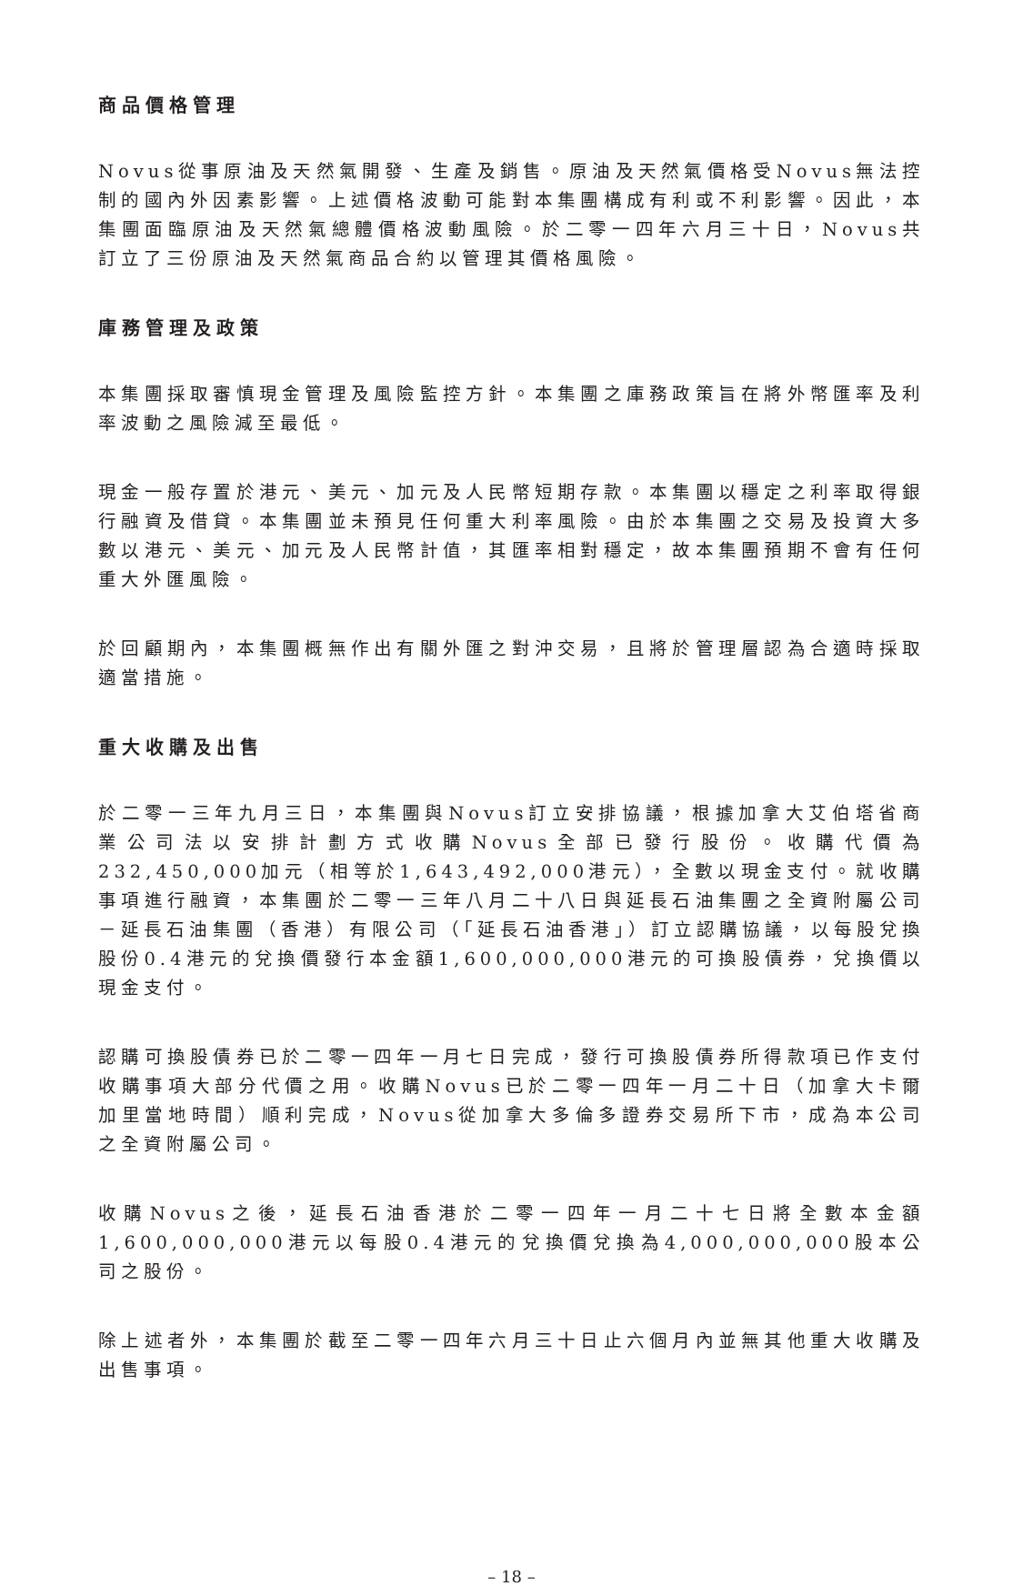商品價格管理
Novus從事原油及天然氣開發、生產及銷售。原油及天然氣價格受Novus無法控制的國內外因素影響。上述價格波動可能對本集團構成有利或不利影響。因此，本集團面臨原油及天然氣總體價格波動風險。於二零一四年六月三十日，Novus共訂立了三份原油及天然氣商品合約以管理其價格風險。
庫務管理及政策
本集團採取審慎現金管理及風險監控方針。本集團之庫務政策旨在將外幣匯率及利率波動之風險減至最低。
現金一般存置於港元、美元、加元及人民幣短期存款。本集團以穩定之利率取得銀行融資及借貸。本集團並未預見任何重大利率風險。由於本集團之交易及投資大多數以港元、美元、加元及人民幣計值，其匯率相對穩定，故本集團預期不會有任何重大外匯風險。
於回顧期內，本集團概無作出有關外匯之對沖交易，且將於管理層認為合適時採取適當措施。
重大收購及出售
於二零一三年九月三日，本集團與Novus訂立安排協議，根據加拿大艾伯塔省商業公司法以安排計劃方式收購Novus全部已發行股份。收購代價為232,450,000加元（相等於1,643,492,000港元），全數以現金支付。就收購事項進行融資，本集團於二零一三年八月二十八日與延長石油集團之全資附屬公司－延長石油集團（香港）有限公司（「延長石油香港」）訂立認購協議，以每股兌換股份0.4港元的兌換價發行本金額1,600,000,000港元的可換股債券，兌換價以現金支付。
認購可換股債券已於二零一四年一月七日完成，發行可換股債券所得款項已作支付收購事項大部分代價之用。收購Novus已於二零一四年一月二十日（加拿大卡爾加里當地時間）順利完成，Novus從加拿大多倫多證券交易所下市，成為本公司之全資附屬公司。
收購Novus之後，延長石油香港於二零一四年一月二十七日將全數本金額1,600,000,000港元以每股0.4港元的兌換價兌換為4,000,000,000股本公司之股份。
除上述者外，本集團於截至二零一四年六月三十日止六個月內並無其他重大收購及出售事項。
– 18 –